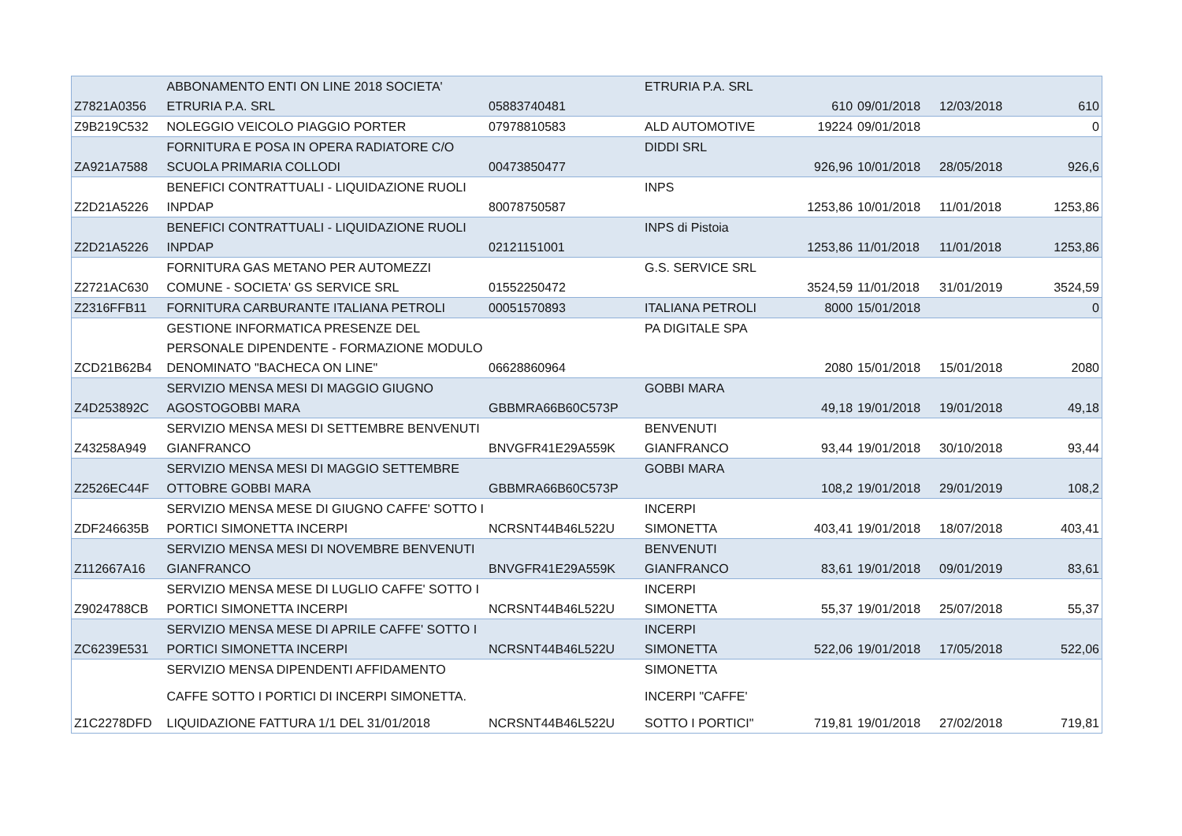| | ABBONAMENTO ENTI ON LINE 2018 SOCIETA' | | ETRURIA P.A. SRL | | | | |
| Z7821A0356 | ETRURIA P.A. SRL | 05883740481 | | 610 | 09/01/2018 | 12/03/2018 | 610 |
| Z9B219C532 | NOLEGGIO VEICOLO PIAGGIO PORTER | 07978810583 | ALD AUTOMOTIVE | 19224 | 09/01/2018 | | 0 |
| | FORNITURA E POSA IN OPERA RADIATORE C/O | | DIDDI SRL | | | | |
| ZA921A7588 | SCUOLA PRIMARIA COLLODI | 00473850477 | | 926,96 | 10/01/2018 | 28/05/2018 | 926,6 |
| | BENEFICI CONTRATTUALI - LIQUIDAZIONE RUOLI | | INPS | | | | |
| Z2D21A5226 | INPDAP | 80078750587 | | 1253,86 | 10/01/2018 | 11/01/2018 | 1253,86 |
| | BENEFICI CONTRATTUALI - LIQUIDAZIONE RUOLI | | INPS di Pistoia | | | | |
| Z2D21A5226 | INPDAP | 02121151001 | | 1253,86 | 11/01/2018 | 11/01/2018 | 1253,86 |
| | FORNITURA GAS METANO PER AUTOMEZZI | | G.S. SERVICE SRL | | | | |
| Z2721AC630 | COMUNE - SOCIETA' GS SERVICE SRL | 01552250472 | | 3524,59 | 11/01/2018 | 31/01/2019 | 3524,59 |
| Z2316FFB11 | FORNITURA CARBURANTE ITALIANA PETROLI | 00051570893 | ITALIANA PETROLI | 8000 | 15/01/2018 | | 0 |
| | GESTIONE INFORMATICA PRESENZE DEL | | PA DIGITALE SPA | | | | |
| | PERSONALE DIPENDENTE - FORMAZIONE MODULO | | | | | | |
| ZCD21B62B4 | DENOMINATO "BACHECA ON LINE" | 06628860964 | | 2080 | 15/01/2018 | 15/01/2018 | 2080 |
| | SERVIZIO MENSA MESI DI MAGGIO GIUGNO | | GOBBI MARA | | | | |
| Z4D253892C | AGOSTOGOBBI MARA | GBBMRA66B60C573P | | 49,18 | 19/01/2018 | 19/01/2018 | 49,18 |
| | SERVIZIO MENSA MESI DI SETTEMBRE BENVENUTI | | BENVENUTI | | | | |
| Z43258A949 | GIANFRANCO | BNVGFR41E29A559K | GIANFRANCO | 93,44 | 19/01/2018 | 30/10/2018 | 93,44 |
| | SERVIZIO MENSA MESI DI MAGGIO SETTEMBRE | | GOBBI MARA | | | | |
| Z2526EC44F | OTTOBRE GOBBI MARA | GBBMRA66B60C573P | | 108,2 | 19/01/2018 | 29/01/2019 | 108,2 |
| | SERVIZIO MENSA MESE DI GIUGNO CAFFE' SOTTO I | | INCERPI | | | | |
| ZDF246635B | PORTICI SIMONETTA INCERPI | NCRSNT44B46L522U | SIMONETTA | 403,41 | 19/01/2018 | 18/07/2018 | 403,41 |
| | SERVIZIO MENSA MESI DI NOVEMBRE BENVENUTI | | BENVENUTI | | | | |
| Z112667A16 | GIANFRANCO | BNVGFR41E29A559K | GIANFRANCO | 83,61 | 19/01/2018 | 09/01/2019 | 83,61 |
| | SERVIZIO MENSA MESE DI LUGLIO CAFFE' SOTTO I | | INCERPI | | | | |
| Z9024788CB | PORTICI SIMONETTA INCERPI | NCRSNT44B46L522U | SIMONETTA | 55,37 | 19/01/2018 | 25/07/2018 | 55,37 |
| | SERVIZIO MENSA MESE DI APRILE CAFFE' SOTTO I | | INCERPI | | | | |
| ZC6239E531 | PORTICI SIMONETTA INCERPI | NCRSNT44B46L522U | SIMONETTA | 522,06 | 19/01/2018 | 17/05/2018 | 522,06 |
| | SERVIZIO MENSA DIPENDENTI AFFIDAMENTO | | SIMONETTA | | | | |
| | CAFFE SOTTO I PORTICI DI INCERPI SIMONETTA. | | INCERPI "CAFFE' | | | | |
| Z1C2278DFD | LIQUIDAZIONE FATTURA 1/1 DEL 31/01/2018 | NCRSNT44B46L522U | SOTTO I PORTICI" | 719,81 | 19/01/2018 | 27/02/2018 | 719,81 |